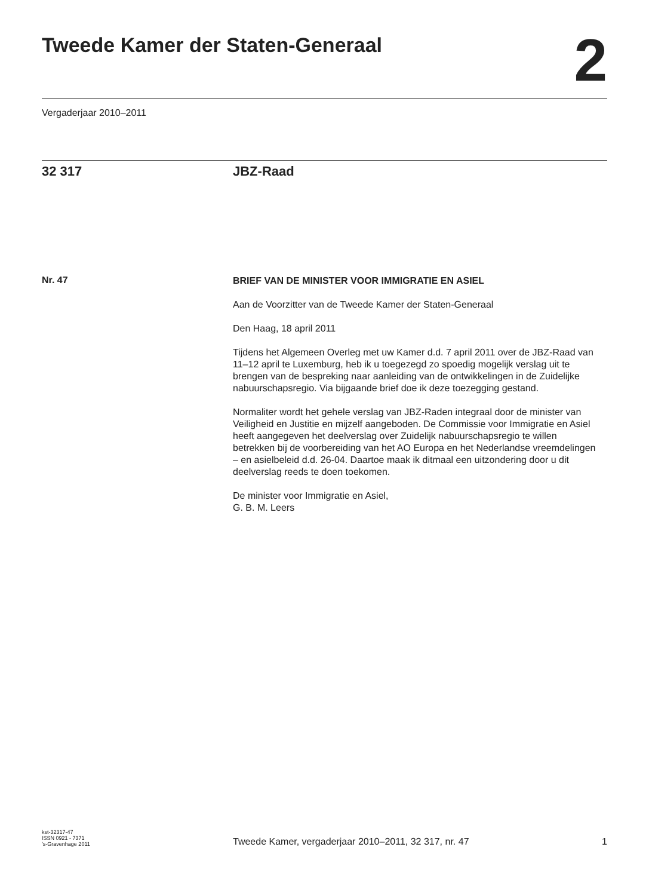Tweede Kamer der Staten-Generaal
2
Vergaderjaar 2010–2011
32 317 JBZ-Raad
Nr. 47
BRIEF VAN DE MINISTER VOOR IMMIGRATIE EN ASIEL
Aan de Voorzitter van de Tweede Kamer der Staten-Generaal
Den Haag, 18 april 2011
Tijdens het Algemeen Overleg met uw Kamer d.d. 7 april 2011 over de JBZ-Raad van 11–12 april te Luxemburg, heb ik u toegezegd zo spoedig mogelijk verslag uit te brengen van de bespreking naar aanleiding van de ontwikkelingen in de Zuidelijke nabuurschapsregio. Via bijgaande brief doe ik deze toezegging gestand.
Normaliter wordt het gehele verslag van JBZ-Raden integraal door de minister van Veiligheid en Justitie en mijzelf aangeboden. De Commissie voor Immigratie en Asiel heeft aangegeven het deelverslag over Zuidelijk nabuurschapsregio te willen betrekken bij de voorbereiding van het AO Europa en het Nederlandse vreemdelingen – en asielbeleid d.d. 26-04. Daartoe maak ik ditmaal een uitzondering door u dit deelverslag reeds te doen toekomen.
De minister voor Immigratie en Asiel,
G. B. M. Leers
kst-32317-47
ISSN 0921 - 7371
’s-Gravenhage 2011
Tweede Kamer, vergaderjaar 2010–2011, 32 317, nr. 47
1